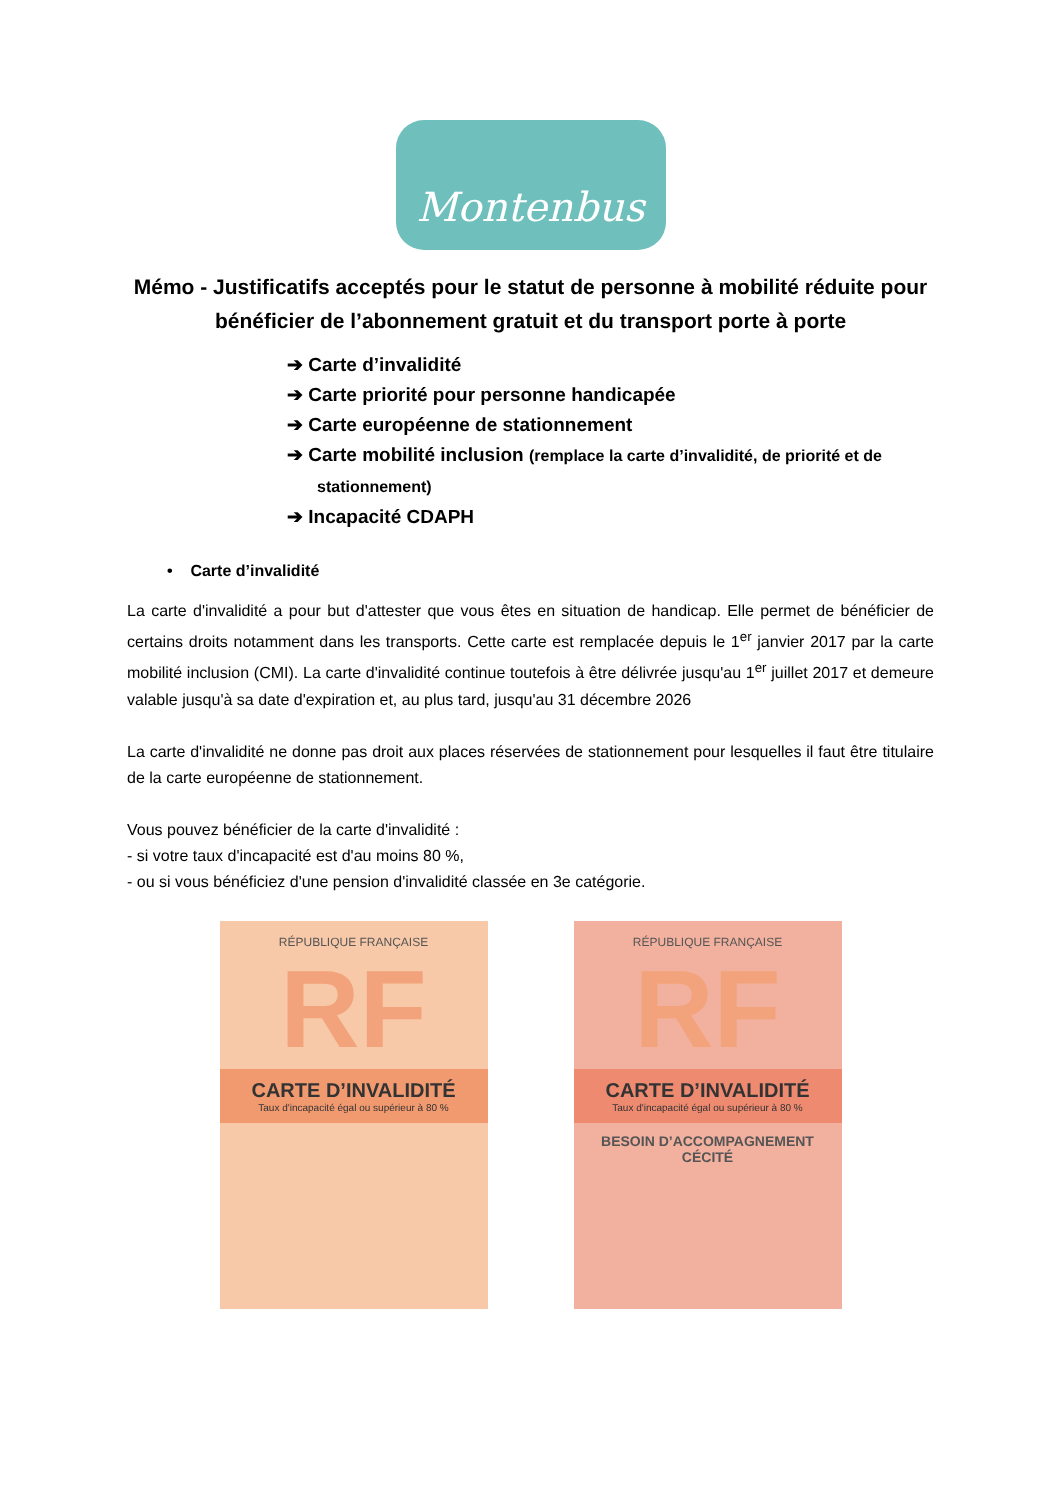Montenbus
Mémo - Justificatifs acceptés pour le statut de personne à mobilité réduite pour bénéficier de l’abonnement gratuit et du transport porte à porte
➔ Carte d’invalidité
➔ Carte priorité pour personne handicapée
➔ Carte européenne de stationnement
➔ Carte mobilité inclusion (remplace la carte d’invalidité, de priorité et de stationnement)
➔ Incapacité CDAPH
• Carte d’invalidité
La carte d'invalidité a pour but d'attester que vous êtes en situation de handicap. Elle permet de bénéficier de certains droits notamment dans les transports. Cette carte est remplacée depuis le 1<sup>er</sup> janvier 2017 par la carte mobilité inclusion (CMI). La carte d'invalidité continue toutefois à être délivrée jusqu'au 1<sup>er</sup> juillet 2017 et demeure valable jusqu'à sa date d'expiration et, au plus tard, jusqu'au 31 décembre 2026
La carte d'invalidité ne donne pas droit aux places réservées de stationnement pour lesquelles il faut être titulaire de la carte européenne de stationnement.
Vous pouvez bénéficier de la carte d'invalidité :
- si votre taux d'incapacité est d'au moins 80 %,
- ou si vous bénéficiez d'une pension d'invalidité classée en 3e catégorie.
RÉPUBLIQUE FRANÇAISE
RF
CARTE D’INVALIDITÉ
Taux d'incapacité égal ou supérieur à 80 %
RÉPUBLIQUE FRANÇAISE
RF
CARTE D’INVALIDITÉ
Taux d'incapacité égal ou supérieur à 80 %
BESOIN D’ACCOMPAGNEMENT
CÉCITÉ